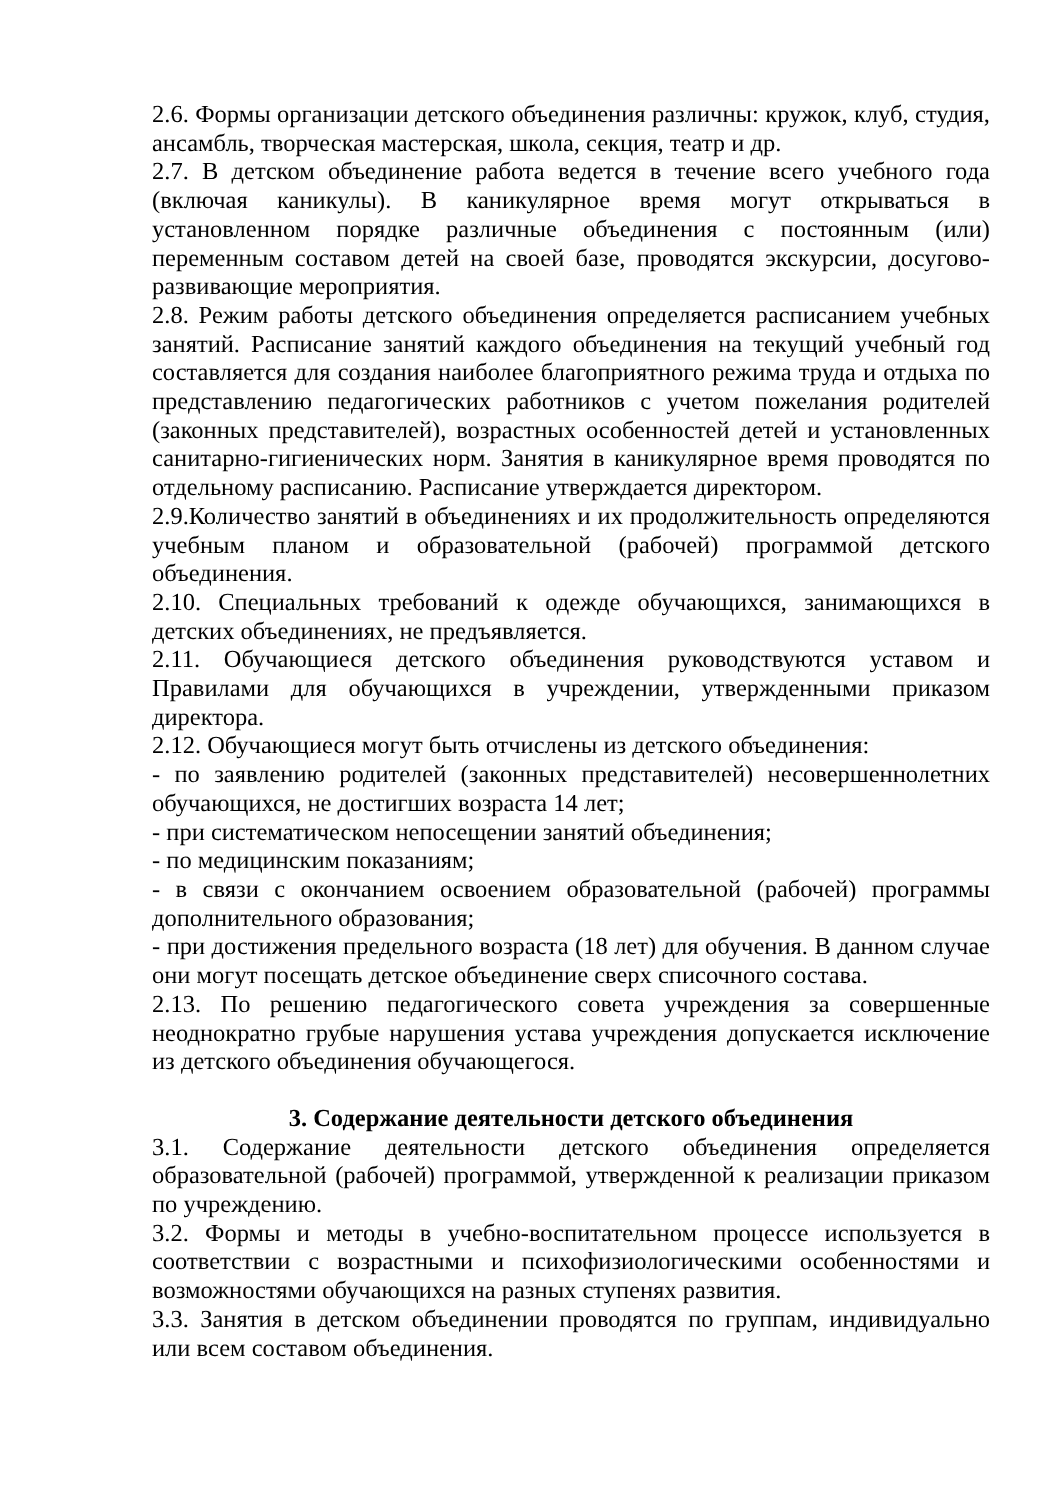2.6. Формы организации детского объединения различны: кружок, клуб, студия, ансамбль, творческая мастерская, школа, секция, театр и др.
2.7. В детском объединение работа ведется в течение всего учебного года (включая каникулы). В каникулярное время могут открываться в установленном порядке различные объединения с постоянным (или) переменным составом детей на своей базе, проводятся экскурсии, досугово-развивающие мероприятия.
2.8. Режим работы детского объединения определяется расписанием учебных занятий. Расписание занятий каждого объединения на текущий учебный год составляется для создания наиболее благоприятного режима труда и отдыха по представлению педагогических работников с учетом пожелания родителей (законных представителей), возрастных особенностей детей и установленных санитарно-гигиенических норм. Занятия в каникулярное время проводятся по отдельному расписанию. Расписание утверждается директором.
2.9.Количество занятий в объединениях и их продолжительность определяются учебным планом и образовательной (рабочей) программой детского объединения.
2.10. Специальных требований к одежде обучающихся, занимающихся в детских объединениях, не предъявляется.
2.11. Обучающиеся детского объединения руководствуются уставом и Правилами для обучающихся в учреждении, утвержденными приказом директора.
2.12. Обучающиеся могут быть отчислены из детского объединения:
- по заявлению родителей (законных представителей) несовершеннолетних обучающихся, не достигших возраста 14 лет;
- при систематическом непосещении занятий объединения;
- по медицинским показаниям;
- в связи с окончанием освоением образовательной (рабочей) программы дополнительного образования;
- при достижения предельного возраста (18 лет) для обучения. В данном случае они могут посещать детское объединение сверх списочного состава.
2.13. По решению педагогического совета учреждения за совершенные неоднократно грубые нарушения устава учреждения допускается исключение из детского объединения обучающегося.
3. Содержание деятельности детского объединения
3.1. Содержание деятельности детского объединения определяется образовательной (рабочей) программой, утвержденной к реализации приказом по учреждению.
3.2. Формы и методы в учебно-воспитательном процессе используется в соответствии с возрастными и психофизиологическими особенностями и возможностями обучающихся на разных ступенях развития.
3.3. Занятия в детском объединении проводятся по группам, индивидуально или всем составом объединения.